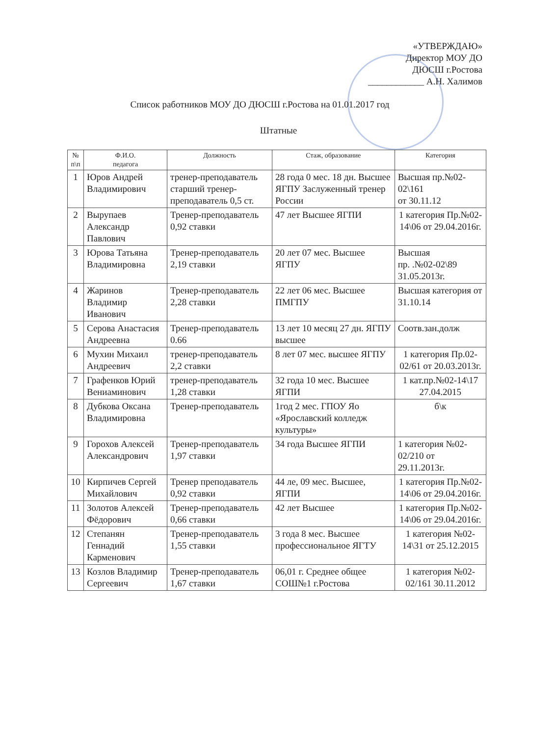«УТВЕРЖДАЮ»
Директор МОУ ДО
ДЮСШ г.Ростова
____________ А.Н. Халимов
Список работников МОУ ДО ДЮСШ г.Ростова на 01.01.2017 год
Штатные
| № п\п | Ф.И.О. педагога | Должность | Стаж, образование | Категория |
| --- | --- | --- | --- | --- |
| 1 | Юров Андрей Владимирович | тренер-преподаватель старший тренер-преподаватель 0,5 ст. | 28 года 0 мес. 18 дн. Высшее ЯГПУ Заслуженный тренер России | Высшая пр.№02-02\161 от 30.11.12 |
| 2 | Вырупаев Александр Павлович | Тренер-преподаватель 0,92 ставки | 47 лет Высшее ЯГПИ | 1 категория Пр.№02-14\06 от 29.04.2016г. |
| 3 | Юрова Татьяна Владимировна | Тренер-преподаватель 2,19 ставки | 20 лет 07 мес. Высшее ЯГПУ | Высшая пр. .№02-02\89 31.05.2013г. |
| 4 | Жаринов Владимир Иванович | Тренер-преподаватель 2,28 ставки | 22 лет 06 мес. Высшее ПМГПУ | Высшая категория от 31.10.14 |
| 5 | Серова Анастасия Андреевна | Тренер-преподаватель 0.66 | 13 лет 10 месяц 27 дн. ЯГПУ высшее | Соотв.зан.долж |
| 6 | Мухин Михаил Андреевич | тренер-преподаватель 2,2 ставки | 8 лет 07 мес. высшее ЯГПУ | 1 категория Пр.02-02/61 от 20.03.2013г. |
| 7 | Графенков Юрий Вениаминович | тренер-преподаватель 1,28 ставки | 32 года 10 мес. Высшее ЯГПИ | 1 кат.пр.№02-14\17 27.04.2015 |
| 8 | Дубкова Оксана Владимировна | Тренер-преподаватель | 1год 2 мес. ГПОУ Яо «Ярославский колледж культуры» | б\к |
| 9 | Горохов Алексей Александрович | Тренер-преподаватель 1,97 ставки | 34 года Высшее ЯГПИ | 1 категория №02-02/210 от 29.11.2013г. |
| 10 | Кирпичев Сергей Михайлович | Тренер преподаватель 0,92 ставки | 44 ле, 09 мес. Высшее, ЯГПИ | 1 категория Пр.№02-14\06 от 29.04.2016г. |
| 11 | Золотов Алексей Фёдорович | Тренер-преподаватель 0,66 ставки | 42 лет Высшее | 1 категория Пр.№02-14\06 от 29.04.2016г. |
| 12 | Степанян Геннадий Карменович | Тренер-преподаватель 1,55 ставки | 3 года 8 мес. Высшее профессиональное ЯГТУ | 1 категория №02-14\31 от 25.12.2015 |
| 13 | Козлов Владимир Сергеевич | Тренер-преподаватель 1,67 ставки | 06,01 г. Среднее общее СОШ№1 г.Ростова | 1 категория №02-02/161 30.11.2012 |